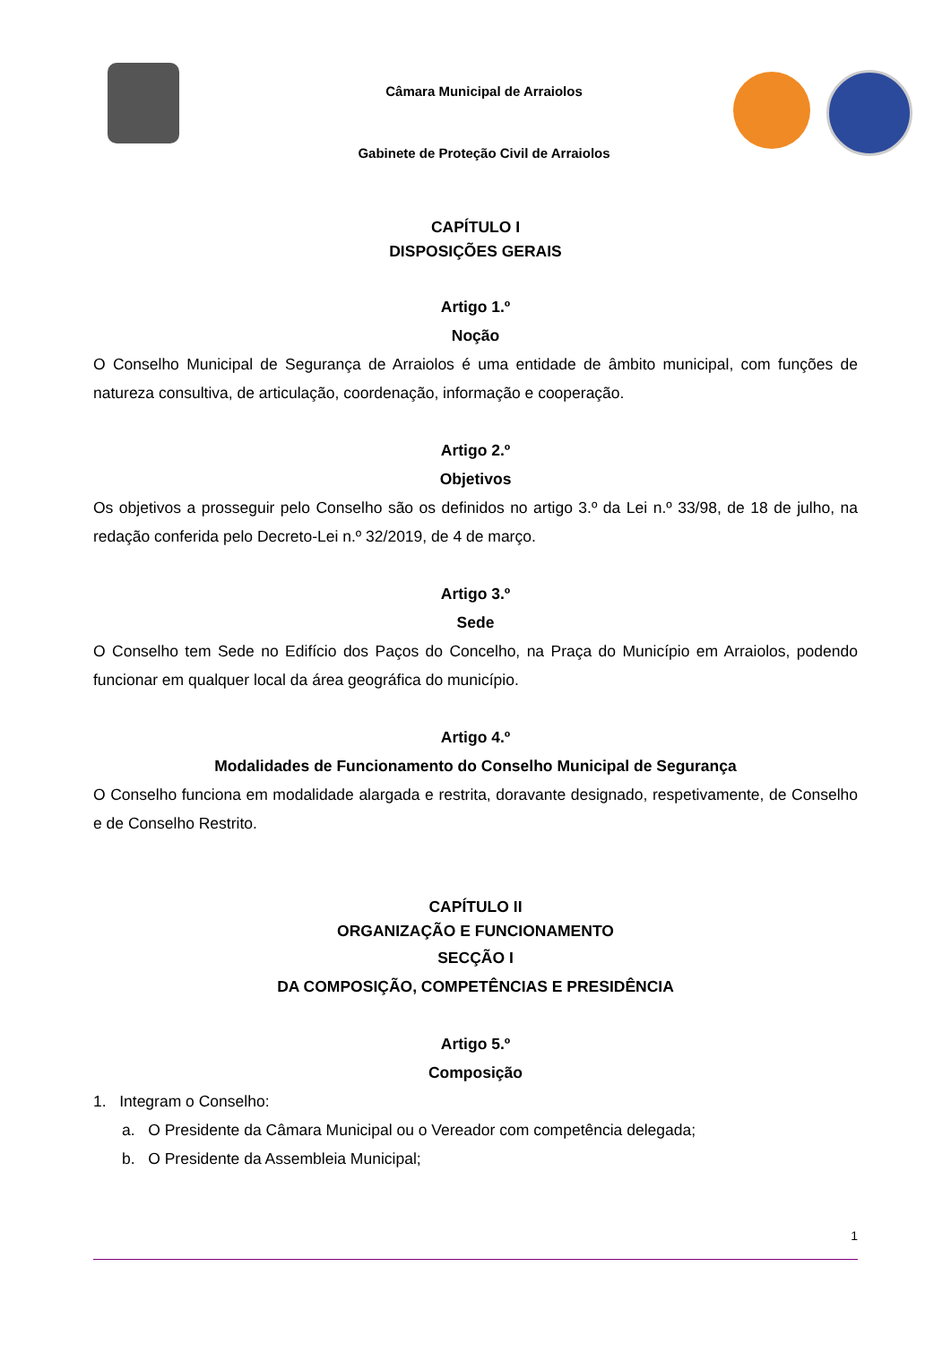Câmara Municipal de Arraiolos
Gabinete de Proteção Civil de Arraiolos
CAPÍTULO I
DISPOSIÇÕES GERAIS
Artigo 1.º
Noção
O Conselho Municipal de Segurança de Arraiolos é uma entidade de âmbito municipal, com funções de natureza consultiva, de articulação, coordenação, informação e cooperação.
Artigo 2.º
Objetivos
Os objetivos a prosseguir pelo Conselho são os definidos no artigo 3.º da Lei n.º 33/98, de 18 de julho, na redação conferida pelo Decreto-Lei n.º 32/2019, de 4 de março.
Artigo 3.º
Sede
O Conselho tem Sede no Edifício dos Paços do Concelho, na Praça do Município em Arraiolos, podendo funcionar em qualquer local da área geográfica do município.
Artigo 4.º
Modalidades de Funcionamento do Conselho Municipal de Segurança
O Conselho funciona em modalidade alargada e restrita, doravante designado, respetivamente, de Conselho e de Conselho Restrito.
CAPÍTULO II
ORGANIZAÇÃO E FUNCIONAMENTO
SECÇÃO I
DA COMPOSIÇÃO, COMPETÊNCIAS E PRESIDÊNCIA
Artigo 5.º
Composição
1. Integram o Conselho:
a. O Presidente da Câmara Municipal ou o Vereador com competência delegada;
b. O Presidente da Assembleia Municipal;
1